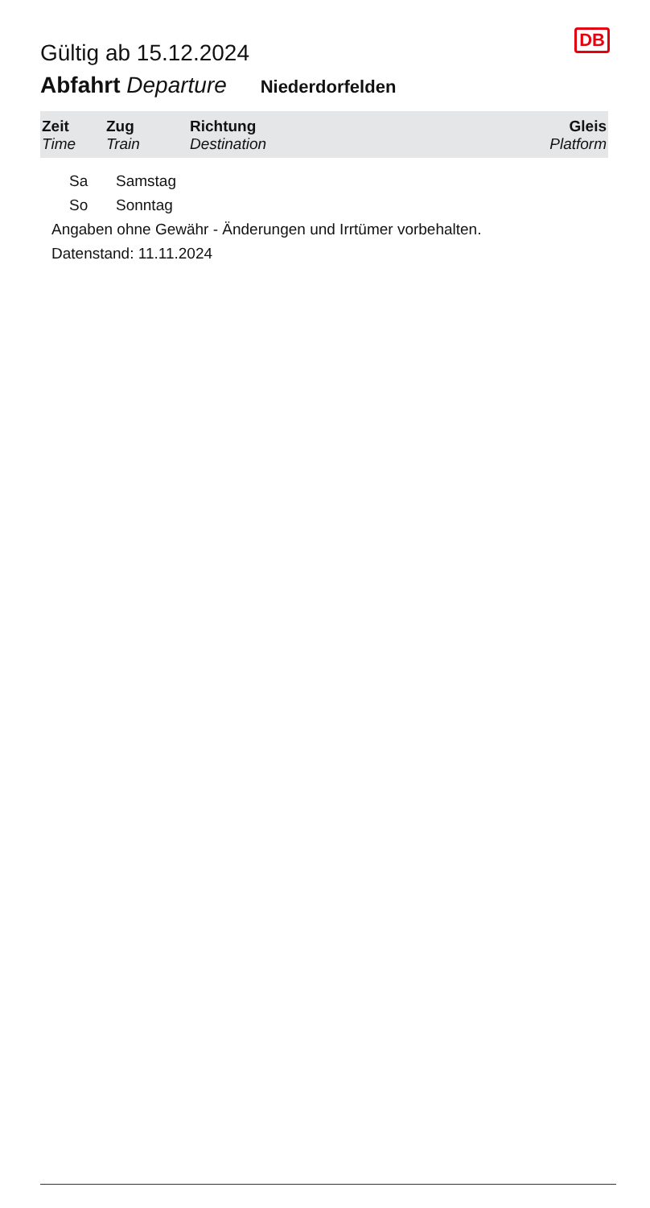Gültig ab 15.12.2024
DB
Abfahrt Departure Niederdorfelden
| Zeit Time | Zug Train | Richtung Destination | Gleis Platform |
| --- | --- | --- | --- |
Sa Samstag
So Sonntag
Angaben ohne Gewähr - Änderungen und Irrtümer vorbehalten.
Datenstand: 11.11.2024